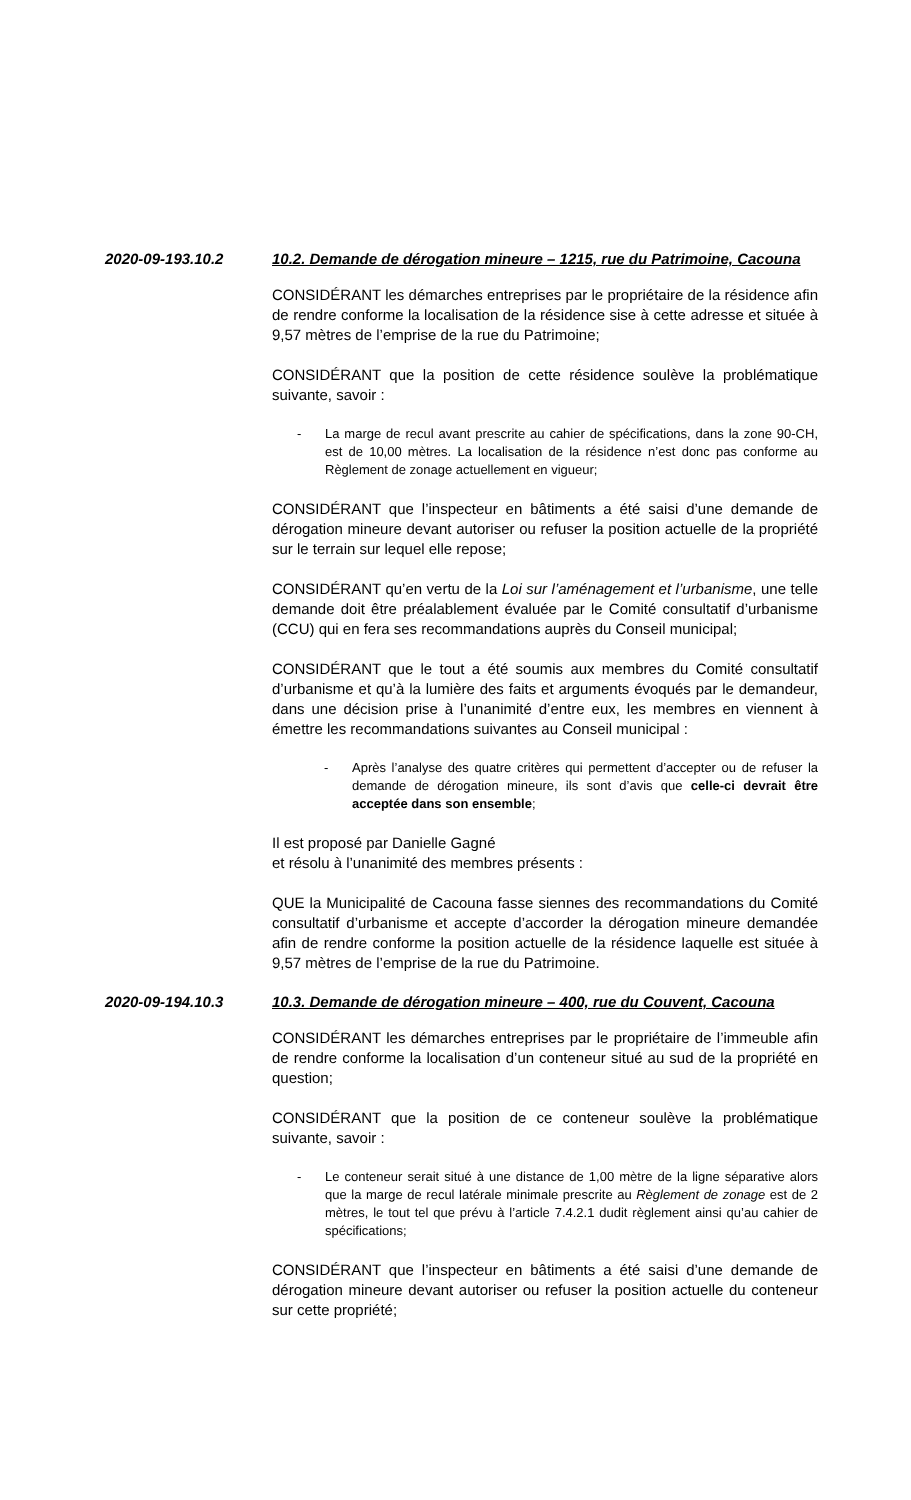2020-09-193.10.2 10.2. Demande de dérogation mineure – 1215, rue du Patrimoine, Cacouna
CONSIDÉRANT les démarches entreprises par le propriétaire de la résidence afin de rendre conforme la localisation de la résidence sise à cette adresse et située à 9,57 mètres de l’emprise de la rue du Patrimoine;
CONSIDÉRANT que la position de cette résidence soulève la problématique suivante, savoir :
- La marge de recul avant prescrite au cahier de spécifications, dans la zone 90-CH, est de 10,00 mètres. La localisation de la résidence n’est donc pas conforme au Règlement de zonage actuellement en vigueur;
CONSIDÉRANT que l’inspecteur en bâtiments a été saisi d’une demande de dérogation mineure devant autoriser ou refuser la position actuelle de la propriété sur le terrain sur lequel elle repose;
CONSIDÉRANT qu’en vertu de la Loi sur l’aménagement et l’urbanisme, une telle demande doit être préalablement évaluée par le Comité consultatif d’urbanisme (CCU) qui en fera ses recommandations auprès du Conseil municipal;
CONSIDÉRANT que le tout a été soumis aux membres du Comité consultatif d’urbanisme et qu’à la lumière des faits et arguments évoqués par le demandeur, dans une décision prise à l’unanimité d’entre eux, les membres en viennent à émettre les recommandations suivantes au Conseil municipal :
- Après l’analyse des quatre critères qui permettent d’accepter ou de refuser la demande de dérogation mineure, ils sont d’avis que celle-ci devrait être acceptée dans son ensemble;
Il est proposé par Danielle Gagné
et résolu à l’unanimité des membres présents :
QUE la Municipalité de Cacouna fasse siennes des recommandations du Comité consultatif d’urbanisme et accepte d’accorder la dérogation mineure demandée afin de rendre conforme la position actuelle de la résidence laquelle est située à 9,57 mètres de l’emprise de la rue du Patrimoine.
2020-09-194.10.3 10.3. Demande de dérogation mineure – 400, rue du Couvent, Cacouna
CONSIDÉRANT les démarches entreprises par le propriétaire de l’immeuble afin de rendre conforme la localisation d’un conteneur situé au sud de la propriété en question;
CONSIDÉRANT que la position de ce conteneur soulève la problématique suivante, savoir :
- Le conteneur serait situé à une distance de 1,00 mètre de la ligne séparative alors que la marge de recul latérale minimale prescrite au Règlement de zonage est de 2 mètres, le tout tel que prévu à l’article 7.4.2.1 dudit règlement ainsi qu’au cahier de spécifications;
CONSIDÉRANT que l’inspecteur en bâtiments a été saisi d’une demande de dérogation mineure devant autoriser ou refuser la position actuelle du conteneur sur cette propriété;